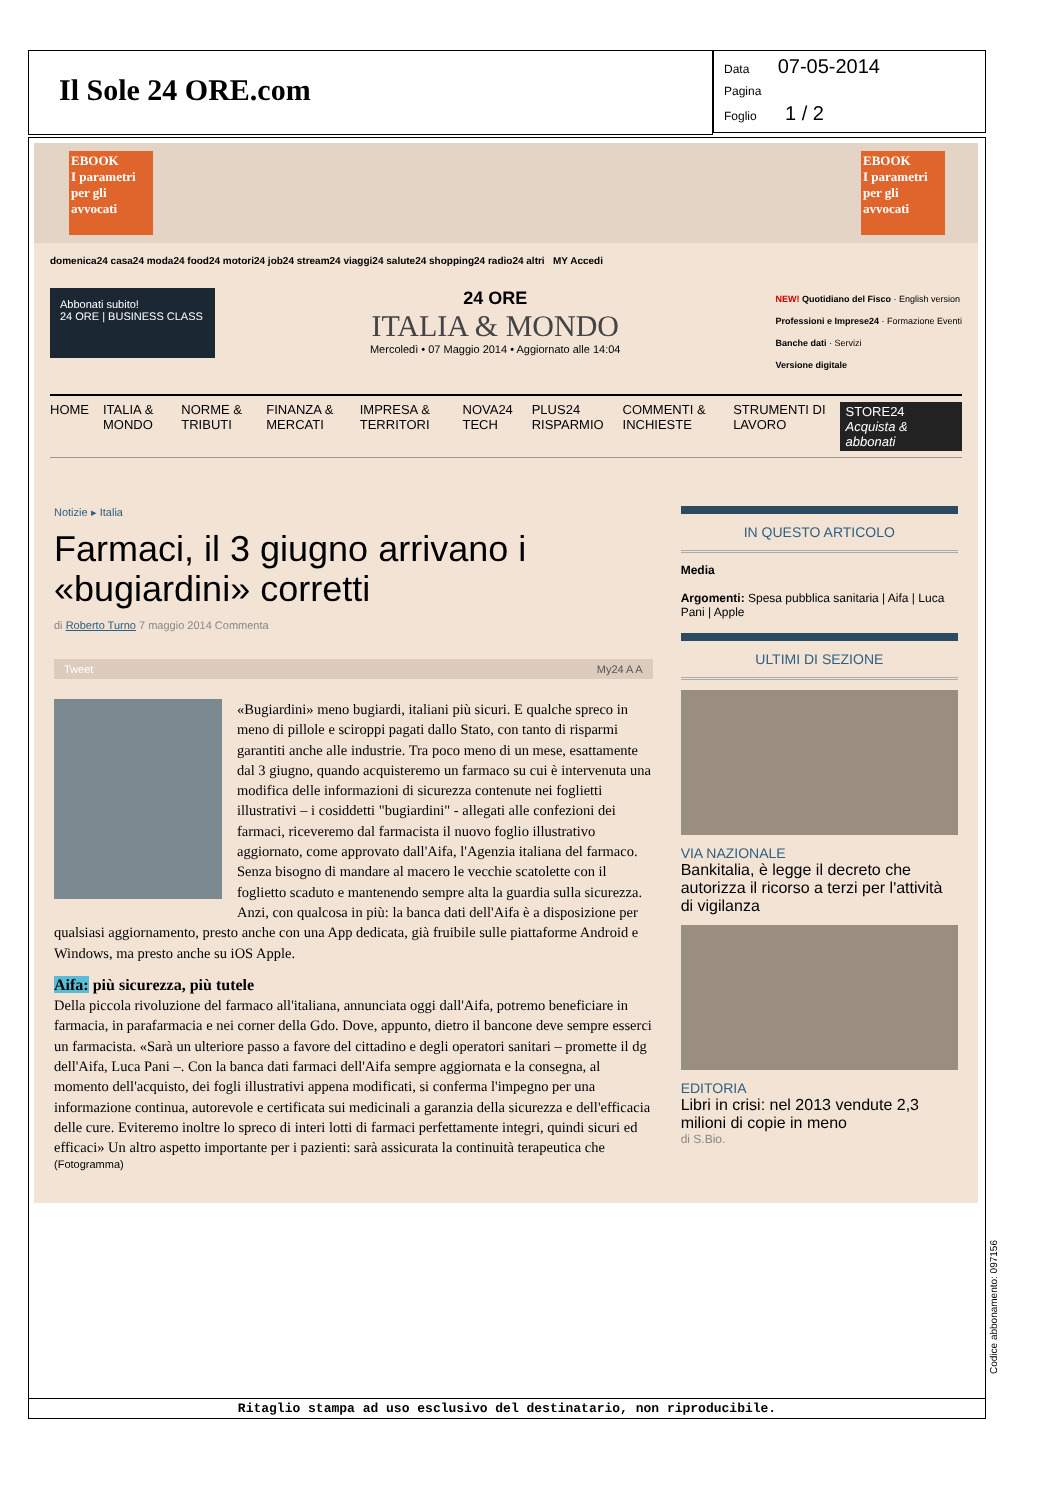Il Sole 24 ORE.com
Data 07-05-2014
Pagina
Foglio 1 / 2
EBOOK
I parametri per gli avvocati
EBOOK
I parametri per gli avvocati
domenica24 casa24 moda24 food24 motori24 job24 stream24 viaggi24 salute24 shopping24 radio24 altri MY Accedi
Abbonati subito!
24 ORE | BUSINESS CLASS
24 ORE
ITALIA & MONDO
Mercoledì • 07 Maggio 2014 • Aggiornato alle 14:04
NEW! Quotidiano del Fisco · English version
Professioni e Imprese24 · Formazione Eventi
Banche dati · Servizi
Versione digitale
HOME ITALIA & MONDO NORME & TRIBUTI FINANZA & MERCATI IMPRESA & TERRITORI NOVA24 TECH PLUS24 RISPARMIO COMMENTI & INCHIESTE STRUMENTI DI LAVORO STORE24 Acquista & abbonati
Notizie ▸ Italia
Farmaci, il 3 giugno arrivano i «bugiardini» corretti
di Roberto Turno 7 maggio 2014 Commenta
Tweet My24 A A
«Bugiardini» meno bugiardi, italiani più sicuri. E qualche spreco in meno di pillole e sciroppi pagati dallo Stato, con tanto di risparmi garantiti anche alle industrie. Tra poco meno di un mese, esattamente dal 3 giugno, quando acquisteremo un farmaco su cui è intervenuta una modifica delle informazioni di sicurezza contenute nei foglietti illustrativi – i cosiddetti "bugiardini" - allegati alle confezioni dei farmaci, riceveremo dal farmacista il nuovo foglio illustrativo aggiornato, come approvato dall'Aifa, l'Agenzia italiana del farmaco. Senza bisogno di mandare al macero le vecchie scatolette con il foglietto scaduto e mantenendo sempre alta la guardia sulla sicurezza. Anzi, con qualcosa in più: la banca dati dell'Aifa è a disposizione per qualsiasi aggiornamento, presto anche con una App dedicata, già fruibile sulle piattaforme Android e Windows, ma presto anche su iOS Apple.
Aifa: più sicurezza, più tutele
Della piccola rivoluzione del farmaco all'italiana, annunciata oggi dall'Aifa, potremo beneficiare in farmacia, in parafarmacia e nei corner della Gdo. Dove, appunto, dietro il bancone deve sempre esserci un farmacista. «Sarà un ulteriore passo a favore del cittadino e degli operatori sanitari – promette il dg dell'Aifa, Luca Pani –. Con la banca dati farmaci dell'Aifa sempre aggiornata e la consegna, al momento dell'acquisto, dei fogli illustrativi appena modificati, si conferma l'impegno per una informazione continua, autorevole e certificata sui medicinali a garanzia della sicurezza e dell'efficacia delle cure. Eviteremo inoltre lo spreco di interi lotti di farmaci perfettamente integri, quindi sicuri ed efficaci» Un altro aspetto importante per i pazienti: sarà assicurata la continuità terapeutica che
(Fotogramma)
IN QUESTO ARTICOLO
Media
Argomenti: Spesa pubblica sanitaria | Aifa | Luca Pani | Apple
ULTIMI DI SEZIONE
VIA NAZIONALE
Bankitalia, è legge il decreto che autorizza il ricorso a terzi per l'attività di vigilanza
EDITORIA
Libri in crisi: nel 2013 vendute 2,3 milioni di copie in meno
di S.Bio.
Ritaglio stampa ad uso esclusivo del destinatario, non riproducibile.
Codice abbonamento: 097156